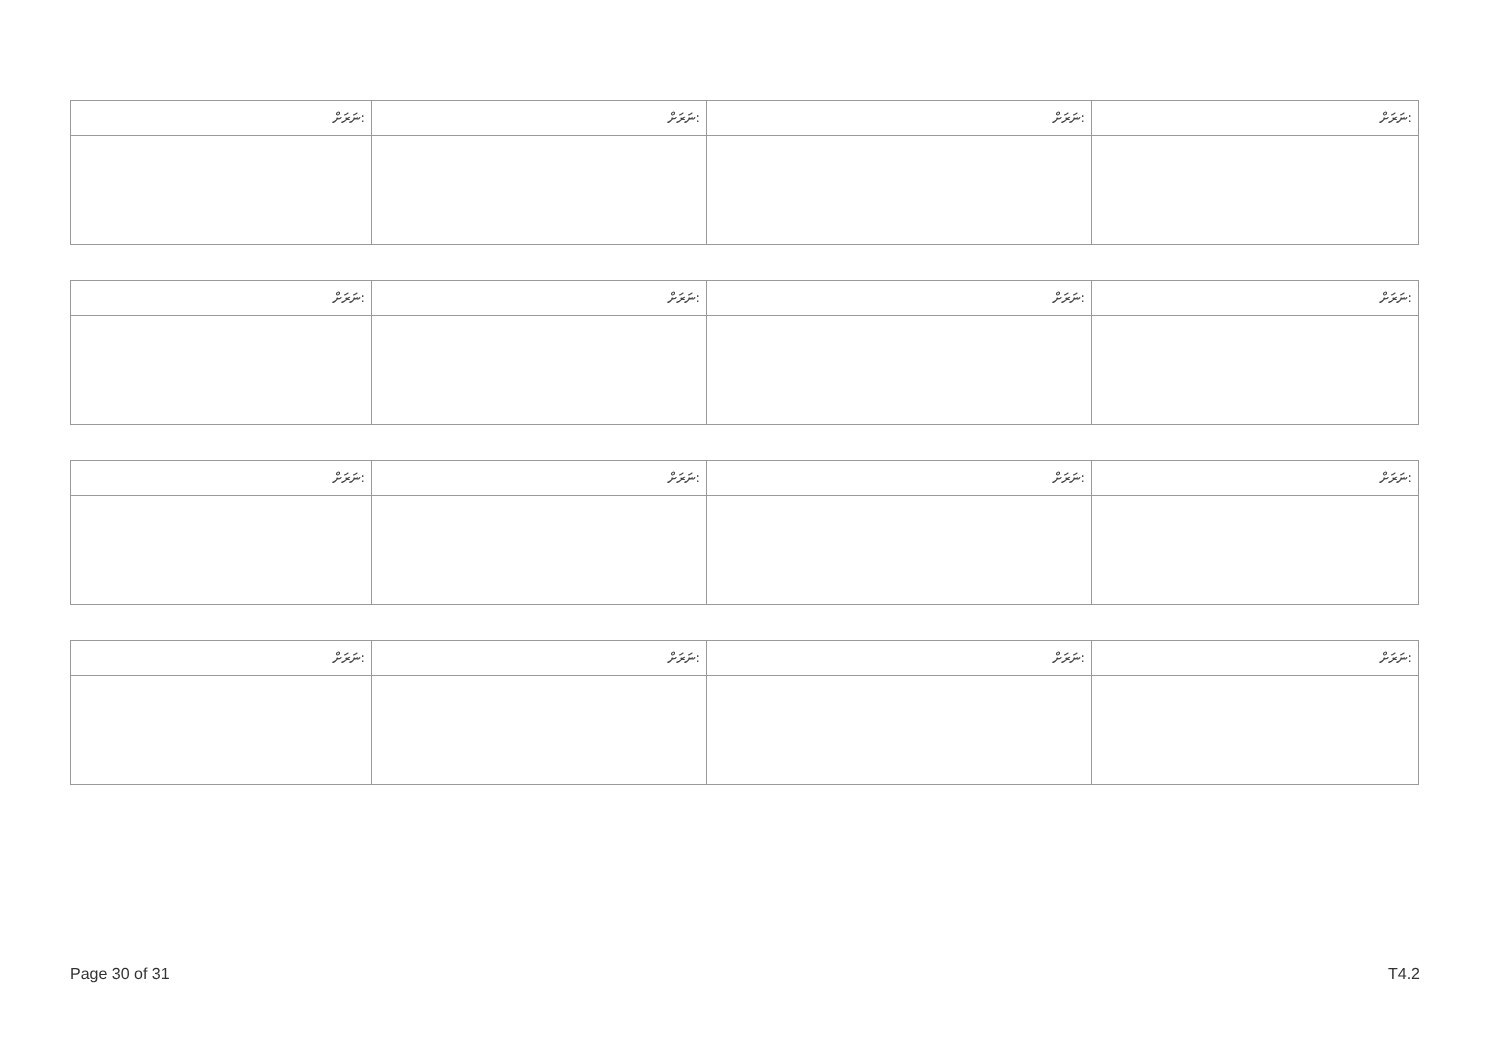| ނަރަށް: | ނަރަށް: | ނަރަށް: | ނަރަށް: |
| --- | --- | --- | --- |
| ނަރަށް: | ނަރަށް: | ނަރަށް: | ނަރަށް: |
| --- | --- | --- | --- |
| ނަރަށް: | ނަރަށް: | ނަރަށް: | ނަރަށް: |
| --- | --- | --- | --- |
| ނަރަށް: | ނަރަށް: | ނަރަށް: | ނަރަށް: |
| --- | --- | --- | --- |
Page 30 of 31 T4.2